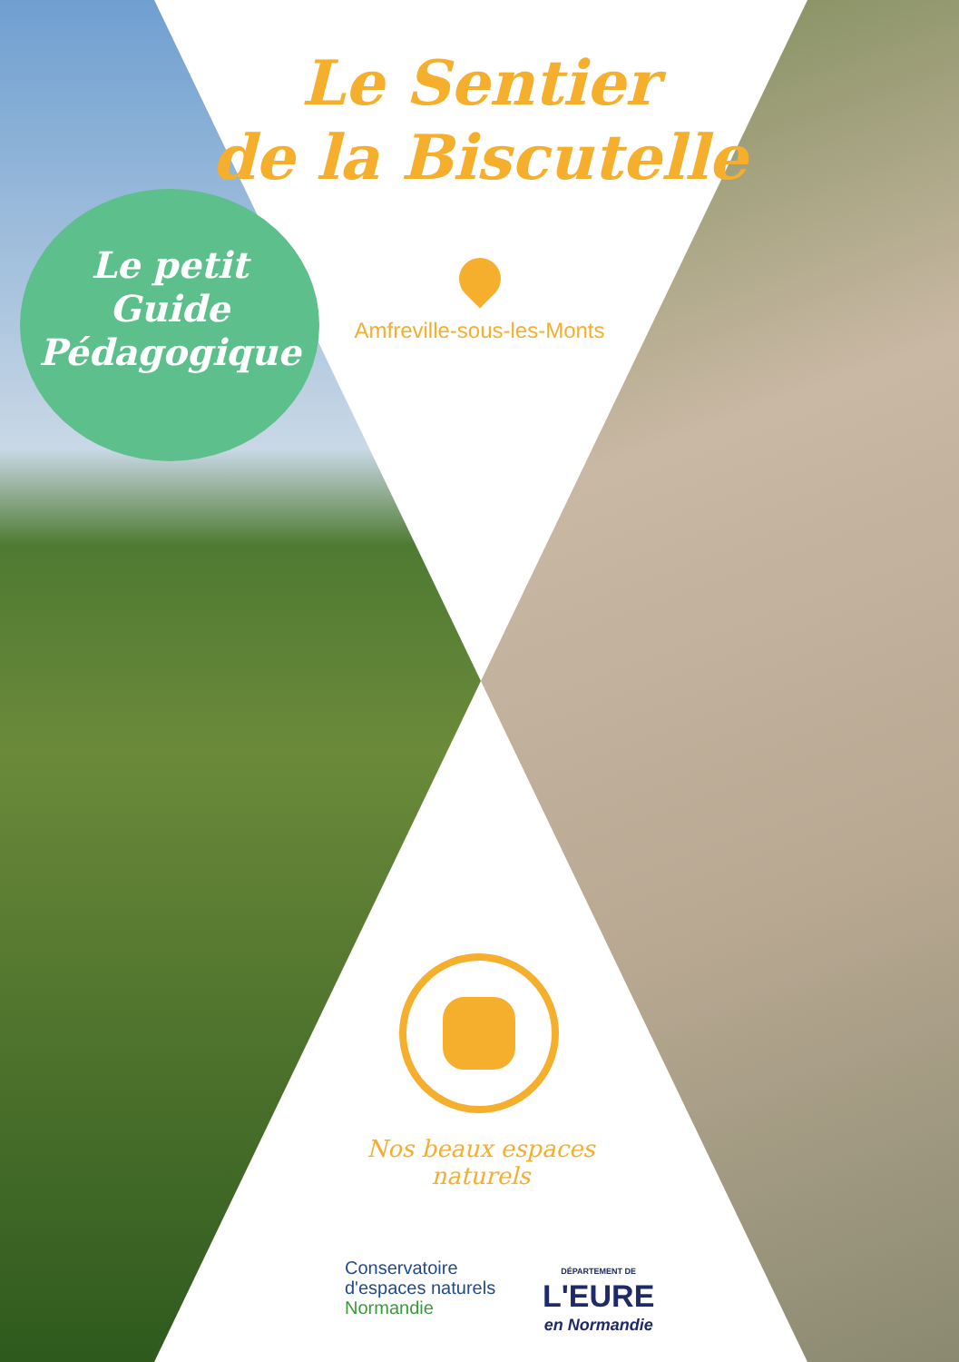Le Sentier
de la Biscutelle
Amfreville-sous-les-Monts
Le petit
Guide
Pédagogique
Nos beaux espaces naturels
Conservatoire
d'espaces naturels
Normandie
DÉPARTEMENT DE
L'EURE
en Normandie